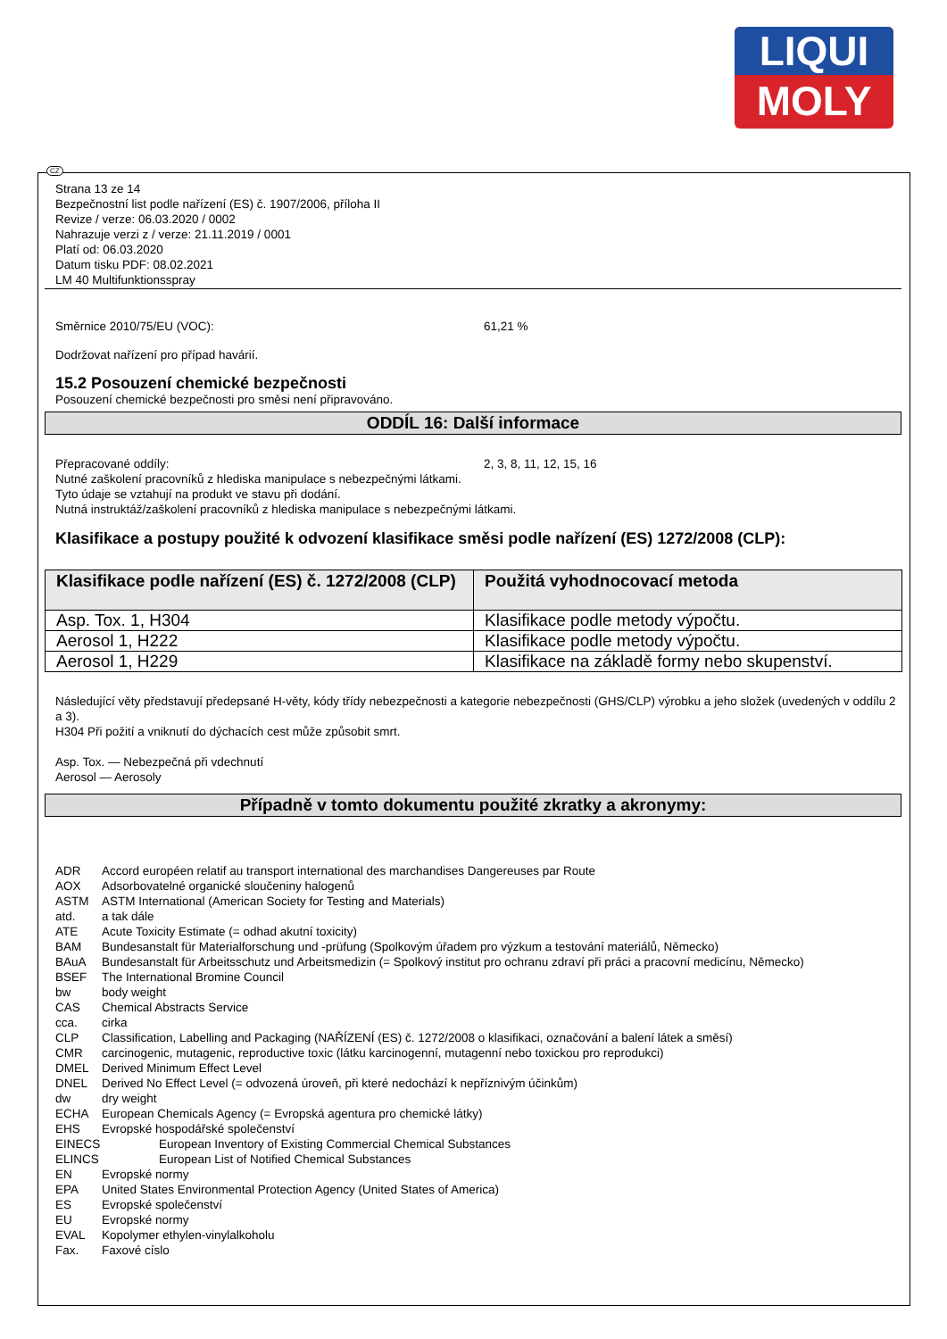LIQUI
MOLY
CZ
Strana 13 ze 14
Bezpečnostní list podle nařízení (ES) č. 1907/2006, příloha II
Revize / verze: 06.03.2020 / 0002
Nahrazuje verzi z / verze: 21.11.2019 / 0001
Platí od: 06.03.2020
Datum tisku PDF: 08.02.2021
LM 40 Multifunktionsspray
Směrnice 2010/75/EU (VOC): 61,21 %
Dodržovat nařízení pro případ havárií.
15.2 Posouzení chemické bezpečnosti
Posouzení chemické bezpečnosti pro směsi není připravováno.
ODDÍL 16: Další informace
Přepracované oddíly: 2, 3, 8, 11, 12, 15, 16
Nutné zaškolení pracovníků z hlediska manipulace s nebezpečnými látkami.
Tyto údaje se vztahují na produkt ve stavu při dodání.
Nutná instruktáž/zaškolení pracovníků z hlediska manipulace s nebezpečnými látkami.
Klasifikace a postupy použité k odvození klasifikace směsi podle nařízení (ES) 1272/2008 (CLP):
| Klasifikace podle nařízení (ES) č. 1272/2008 (CLP) | Použitá vyhodnocovací metoda |
| --- | --- |
| Asp. Tox. 1, H304 | Klasifikace podle metody výpočtu. |
| Aerosol 1, H222 | Klasifikace podle metody výpočtu. |
| Aerosol 1, H229 | Klasifikace na základě formy nebo skupenství. |
Následující věty představují předepsané H-věty, kódy třídy nebezpečnosti a kategorie nebezpečnosti (GHS/CLP) výrobku a jeho složek (uvedených v oddílu 2 a 3).
H304 Při požití a vniknutí do dýchacích cest může způsobit smrt.
Asp. Tox. — Nebezpečná při vdechnutí
Aerosol — Aerosoly
Případně v tomto dokumentu použité zkratky a akronymy:
| ADR | Accord européen relatif au transport international des marchandises Dangereuses par Route |
| AOX | Adsorbovatelné organické sloučeniny halogenů |
| ASTM | ASTM International (American Society for Testing and Materials) |
| atd. | a tak dále |
| ATE | Acute Toxicity Estimate (= odhad akutní toxicity) |
| BAM | Bundesanstalt für Materialforschung und -prüfung (Spolkovým úřadem pro výzkum a testování materiálů, Německo) |
| BAuA | Bundesanstalt für Arbeitsschutz und Arbeitsmedizin (= Spolkový institut pro ochranu zdraví při práci a pracovní medicínu, Německo) |
| BSEF | The International Bromine Council |
| bw | body weight |
| CAS | Chemical Abstracts Service |
| cca. | cirka |
| CLP | Classification, Labelling and Packaging (NAŘÍZENÍ (ES) č. 1272/2008 o klasifikaci, označování a balení látek a směsí) |
| CMR | carcinogenic, mutagenic, reproductive toxic (látku karcinogenní, mutagenní nebo toxickou pro reprodukci) |
| DMEL | Derived Minimum Effect Level |
| DNEL | Derived No Effect Level (= odvozená úroveň, při které nedochází k nepříznivým účinkům) |
| dw | dry weight |
| ECHA | European Chemicals Agency (= Evropská agentura pro chemické látky) |
| EHS | Evropské hospodářské společenství |
| EINECS | European Inventory of Existing Commercial Chemical Substances |
| ELINCS | European List of Notified Chemical Substances |
| EN | Evropské normy |
| EPA | United States Environmental Protection Agency (United States of America) |
| ES | Evropské společenství |
| EU | Evropské normy |
| EVAL | Kopolymer ethylen-vinylalkoholu |
| Fax. | Faxové císlo |